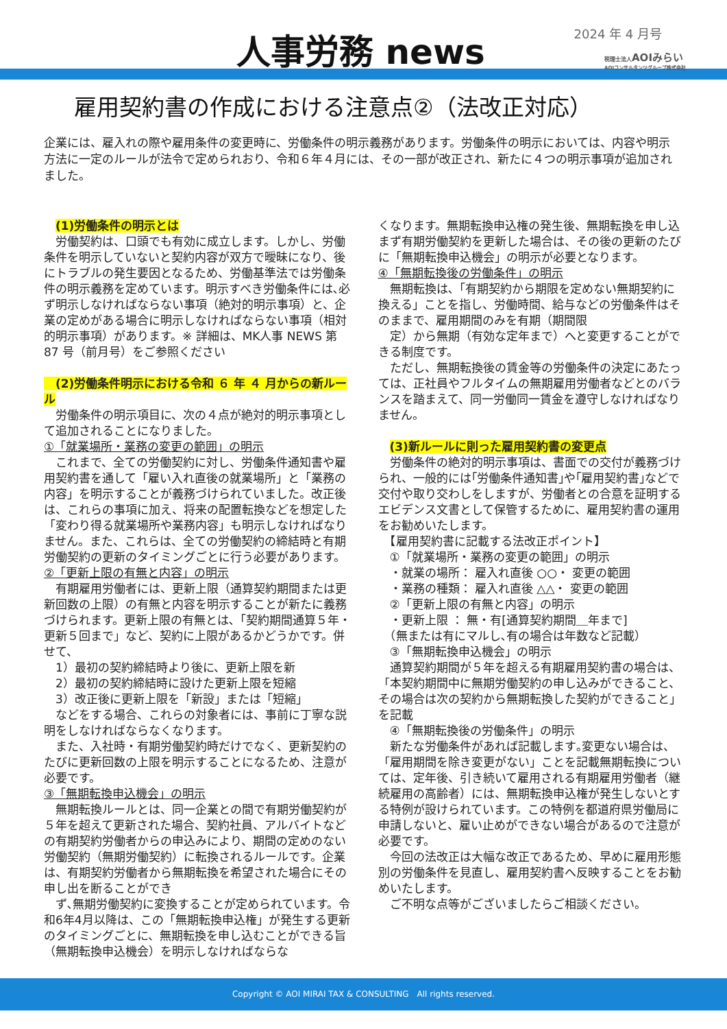人事労務 news 2024 年 4 月号
税理士法人AOIみらい
AOIコンサルタンツグループ株式会社
雇用契約書の作成における注意点②（法改正対応）
企業には、雇入れの際や雇用条件の変更時に、労働条件の明示義務があります。労働条件の明示においては、内容や明示方法に一定のルールが法令で定められおり、令和６年４月には、その一部が改正され、新たに４つの明示事項が追加されました。
　(1)労働条件の明示とは
　労働契約は、口頭でも有効に成立します。しかし、労働条件を明示していないと契約内容が双方で曖昧になり、後にトラブルの発生要因となるため、労働基準法では労働条件の明示義務を定めています。明示すべき労働条件には､必ず明示しなければならない事項（絶対的明示事項）と、企業の定めがある場合に明示しなければならない事項（相対的明示事項）があります。※ 詳細は、MK人事 NEWS 第 87 号（前月号）をご参照ください
　(2)労働条件明示における令和 ６ 年 ４ 月からの新ルール
　労働条件の明示項目に、次の４点が絶対的明示事項として追加されることになりました。
①「就業場所・業務の変更の範囲」の明示
　これまで、全ての労働契約に対し、労働条件通知書や雇用契約書を通して「雇い入れ直後の就業場所」と「業務の内容」を明示することが義務づけられていました。改正後は、これらの事項に加え、将来の配置転換などを想定した「変わり得る就業場所や業務内容」も明示しなければなりません。また、これらは、全ての労働契約の締結時と有期労働契約の更新のタイミングごとに行う必要があります。
②「更新上限の有無と内容」の明示
　有期雇用労働者には、更新上限（通算契約期間または更新回数の上限）の有無と内容を明示することが新たに義務づけられます。更新上限の有無とは､「契約期間通算５年・更新５回まで」など、契約に上限があるかどうかです。併せて、
　1）最初の契約締結時より後に、更新上限を新
　2）最初の契約締結時に設けた更新上限を短縮
　3）改正後に更新上限を「新設」または「短縮」
　などをする場合、これらの対象者には、事前に丁寧な説明をしなければならなくなります。
　また、入社時・有期労働契約時だけでなく、更新契約のたびに更新回数の上限を明示することになるため、注意が必要です。
③「無期転換申込機会」の明示
　無期転換ルールとは、同一企業との間で有期労働契約が５年を超えて更新された場合、契約社員、アルバイトなどの有期契約労働者からの申込みにより、期間の定めのない労働契約（無期労働契約）に転換されるルールです。企業は、有期契約労働者から無期転換を希望された場合にその申し出を断ることができ
　ず､無期労働契約に変換することが定められています。令和6年4月以降は、この「無期転換申込権」が発生する更新のタイミングごとに、無期転換を申し込むことができる旨（無期転換申込機会）を明示しなければならな
くなります。無期転換申込権の発生後、無期転換を申し込まず有期労働契約を更新した場合は、その後の更新のたびに「無期転換申込機会」の明示が必要となります。
④「無期転換後の労働条件」の明示
　無期転換は､「有期契約から期限を定めない無期契約に換える」ことを指し、労働時間、給与などの労働条件はそのままで、雇用期間のみを有期（期間限
　定）から無期（有効な定年まで）へと変更することができる制度です。
　ただし、無期転換後の賃金等の労働条件の決定にあたっては、正社員やフルタイムの無期雇用労働者などとのバランスを踏まえて、同一労働同一賃金を遵守しなければなりません。
　(3)新ルールに則った雇用契約書の変更点
　労働条件の絶対的明示事項は、書面での交付が義務づけられ、一般的には｢労働条件通知書｣や｢雇用契約書｣などで交付や取り交わしをしますが、労働者との合意を証明するエビデンス文書として保管するために、雇用契約書の運用をお勧めいたします。
　【雇用契約書に記載する法改正ポイント】
　①「就業場所・業務の変更の範囲」の明示
　・就業の場所： 雇入れ直後 ○○・ 変更の範囲
　・業務の種類： 雇入れ直後 △△・ 変更の範囲
　②「更新上限の有無と内容」の明示
　・更新上限 ： 無・有[通算契約期間＿年まで]
　（無または有にマルし､有の場合は年数など記載）
　③「無期転換申込機会」の明示
　通算契約期間が５年を超える有期雇用契約書の場合は、「本契約期間中に無期労働契約の申し込みができること、その場合は次の契約から無期転換した契約ができること」を記載
　④「無期転換後の労働条件」の明示
　新たな労働条件があれば記載します｡変更ない場合は、「雇用期間を除き変更がない」ことを記載無期転換については、定年後、引き続いて雇用される有期雇用労働者（継続雇用の高齢者）には、無期転換申込権が発生しないとする特例が設けられています。この特例を都道府県労働局に申請しないと、雇い止めができない場合があるので注意が必要です。
　今回の法改正は大幅な改正であるため、早めに雇用形態別の労働条件を見直し、雇用契約書へ反映することをお勧めいたします。
　ご不明な点等がございましたらご相談ください。
Copyright © AOI MIRAI TAX & CONSULTING　All rights reserved.